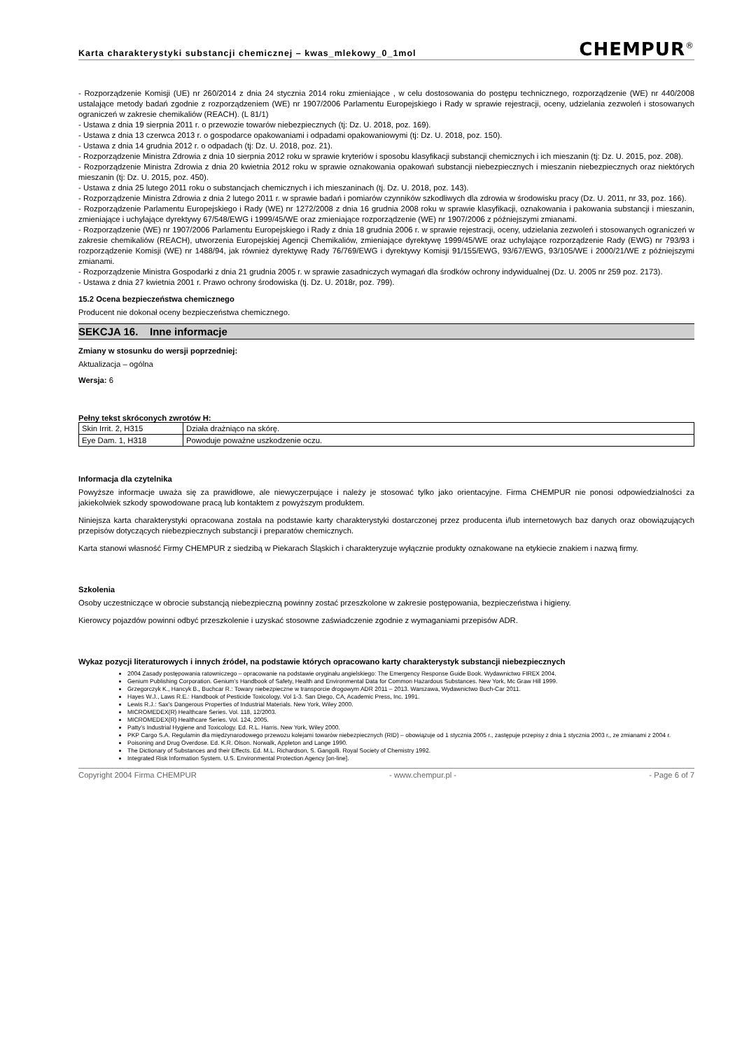Karta charakterystyki substancji chemicznej – kwas_mlekowy_0_1mol CHEMPUR<sup>®</sup>
- Rozporządzenie Komisji (UE) nr 260/2014 z dnia 24 stycznia 2014 roku zmieniające , w celu dostosowania do postępu technicznego, rozporządzenie (WE) nr 440/2008 ustalające metody badań zgodnie z rozporządzeniem (WE) nr 1907/2006 Parlamentu Europejskiego i Rady w sprawie rejestracji, oceny, udzielania zezwoleń i stosowanych ograniczeń w zakresie chemikaliów (REACH). (L 81/1)
- Ustawa z dnia 19 sierpnia 2011 r. o przewozie towarów niebezpiecznych (tj: Dz. U. 2018, poz. 169).
- Ustawa z dnia 13 czerwca 2013 r. o gospodarce opakowaniami i odpadami opakowaniowymi (tj: Dz. U. 2018, poz. 150).
- Ustawa z dnia 14 grudnia 2012 r. o odpadach (tj: Dz. U. 2018, poz. 21).
- Rozporządzenie Ministra Zdrowia z dnia 10 sierpnia 2012 roku w sprawie kryteriów i sposobu klasyfikacji substancji chemicznych i ich mieszanin (tj: Dz. U. 2015, poz. 208).
- Rozporządzenie Ministra Zdrowia z dnia 20 kwietnia 2012 roku w sprawie oznakowania opakowań substancji niebezpiecznych i mieszanin niebezpiecznych oraz niektórych mieszanin (tj: Dz. U. 2015, poz. 450).
- Ustawa z dnia 25 lutego 2011 roku o substancjach chemicznych i ich mieszaninach (tj. Dz. U. 2018, poz. 143).
- Rozporządzenie Ministra Zdrowia z dnia 2 lutego 2011 r. w sprawie badań i pomiarów czynników szkodliwych dla zdrowia w środowisku pracy (Dz. U. 2011, nr 33, poz. 166).
- Rozporządzenie Parlamentu Europejskiego i Rady (WE) nr 1272/2008 z dnia 16 grudnia 2008 roku w sprawie klasyfikacji, oznakowania i pakowania substancji i mieszanin, zmieniające i uchylające dyrektywy 67/548/EWG i 1999/45/WE oraz zmieniające rozporządzenie (WE) nr 1907/2006 z późniejszymi zmianami.
- Rozporządzenie (WE) nr 1907/2006 Parlamentu Europejskiego i Rady z dnia 18 grudnia 2006 r. w sprawie rejestracji, oceny, udzielania zezwoleń i stosowanych ograniczeń w zakresie chemikaliów (REACH), utworzenia Europejskiej Agencji Chemikaliów, zmieniające dyrektywę 1999/45/WE oraz uchylające rozporządzenie Rady (EWG) nr 793/93 i rozporządzenie Komisji (WE) nr 1488/94, jak również dyrektywę Rady 76/769/EWG i dyrektywy Komisji 91/155/EWG, 93/67/EWG, 93/105/WE i 2000/21/WE z późniejszymi zmianami.
- Rozporządzenie Ministra Gospodarki z dnia 21 grudnia 2005 r. w sprawie zasadniczych wymagań dla środków ochrony indywidualnej (Dz. U. 2005 nr 259 poz. 2173).
- Ustawa z dnia 27 kwietnia 2001 r. Prawo ochrony środowiska (tj. Dz. U. 2018r, poz. 799).
15.2 Ocena bezpieczeństwa chemicznego
Producent nie dokonał oceny bezpieczeństwa chemicznego.
SEKCJA 16. Inne informacje
Zmiany w stosunku do wersji poprzedniej:
Aktualizacja – ogólna
Wersja: 6
Pełny tekst skróconych zwrotów H:
| Skin Irrit. 2, H315 | Działa drażniąco na skórę. |
| Eye Dam. 1, H318 | Powoduje poważne uszkodzenie oczu. |
Informacja dla czytelnika
Powyższe informacje uważa się za prawidłowe, ale niewyczerpujące i należy je stosować tylko jako orientacyjne. Firma CHEMPUR nie ponosi odpowiedzialności za jakiekolwiek szkody spowodowane pracą lub kontaktem z powyższym produktem.
Niniejsza karta charakterystyki opracowana została na podstawie karty charakterystyki dostarczonej przez producenta i/lub internetowych baz danych oraz obowiązujących przepisów dotyczących niebezpiecznych substancji i preparatów chemicznych.
Karta stanowi własność Firmy CHEMPUR z siedzibą w Piekarach Śląskich i charakteryzuje wyłącznie produkty oznakowane na etykiecie znakiem i nazwą firmy.
Szkolenia
Osoby uczestniczące w obrocie substancją niebezpieczną powinny zostać przeszkolone w zakresie postępowania, bezpieczeństwa i higieny.
Kierowcy pojazdów powinni odbyć przeszkolenie i uzyskać stosowne zaświadczenie zgodnie z wymaganiami przepisów ADR.
Wykaz pozycji literaturowych i innych źródeł, na podstawie których opracowano karty charakterystyk substancji niebezpiecznych
2004 Zasady postępowania ratowniczego – opracowanie na podstawie oryginału angielskiego: The Emergency Response Guide Book. Wydawnictwo FIREX 2004.
Genium Publishing Corporation. Genium’s Handbook of Safety, Health and Environmental Data for Common Hazardous Substances. New York, Mc Graw Hill 1999.
Grzegorczyk K., Hancyk B., Buchcar R.: Towary niebezpieczne w transporcie drogowym ADR 2011 – 2013. Warszawa, Wydawnictwo Buch-Car 2011.
Hayes W.J., Laws R.E.: Handbook of Pesticide Toxicology. Vol 1-3. San Diego, CA, Academic Press, Inc. 1991.
Lewis R.J.: Sax’s Dangerous Properties of Industrial Materials. New York, Wiley 2000.
MICROMEDEX(R) Healthcare Series. Vol. 118, 12/2003.
MICROMEDEX(R) Healthcare Series. Vol. 124, 2005.
Patty’s Industrial Hygiene and Toxicology. Ed. R.L. Harris. New York, Wiley 2000.
PKP Cargo S.A. Regulamin dla międzynarodowego przewozu kolejami towarów niebezpiecznych (RID) – obowiązuje od 1 stycznia 2005 r., zastępuje przepisy z dnia 1 stycznia 2003 r., ze zmianami z 2004 r.
Poisoning and Drug Overdose. Ed. K.R. Olson. Norwalk, Appleton and Lange 1990.
The Dictionary of Substances and their Effects. Ed. M.L. Richardson, S. Gangolli. Royal Society of Chemistry 1992.
Integrated Risk Information System. U.S. Environmental Protection Agency [on-line].
Copyright 2004 Firma CHEMPUR - www.chempur.pl - - Page 6 of 7